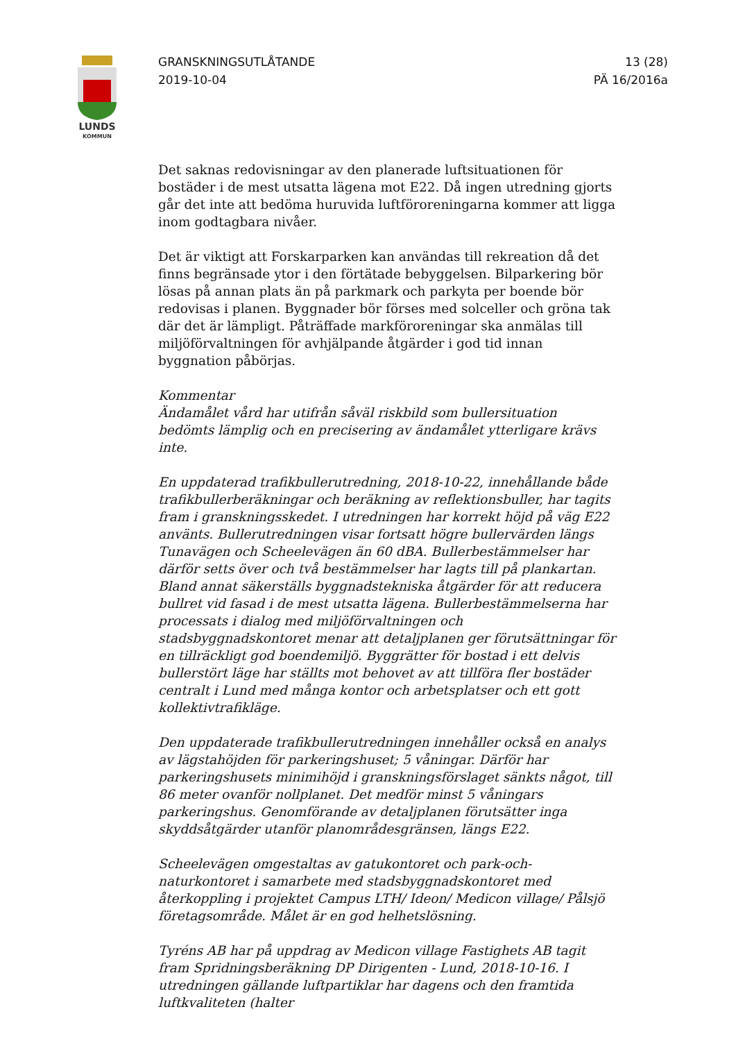LUNDS
KOMMUN
GRANSKNINGSUTLÅTANDE
2019-10-04
13 (28)
PÄ 16/2016a
Det saknas redovisningar av den planerade luftsituationen för bostäder i de mest utsatta lägena mot E22. Då ingen utredning gjorts går det inte att bedöma huruvida luftföroreningarna kommer att ligga inom godtagbara nivåer.
Det är viktigt att Forskarparken kan användas till rekreation då det finns begränsade ytor i den förtätade bebyggelsen. Bilparkering bör lösas på annan plats än på parkmark och parkyta per boende bör redovisas i planen. Byggnader bör förses med solceller och gröna tak där det är lämpligt. Påträffade markföroreningar ska anmälas till miljöförvaltningen för avhjälpande åtgärder i god tid innan byggnation påbörjas.
Kommentar
Ändamålet vård har utifrån såväl riskbild som bullersituation bedömts lämplig och en precisering av ändamålet ytterligare krävs inte.
En uppdaterad trafikbullerutredning, 2018-10-22, innehållande både trafikbullerberäkningar och beräkning av reflektionsbuller, har tagits fram i granskningsskedet. I utredningen har korrekt höjd på väg E22 använts. Bullerutredningen visar fortsatt högre bullervärden längs Tunavägen och Scheelevägen än 60 dBA. Bullerbestämmelser har därför setts över och två bestämmelser har lagts till på plankartan. Bland annat säkerställs byggnadstekniska åtgärder för att reducera bullret vid fasad i de mest utsatta lägena. Bullerbestämmelserna har processats i dialog med miljöförvaltningen och stadsbyggnadskontoret menar att detaljplanen ger förutsättningar för en tillräckligt god boendemiljö. Byggrätter för bostad i ett delvis bullerstört läge har ställts mot behovet av att tillföra fler bostäder centralt i Lund med många kontor och arbetsplatser och ett gott kollektivtrafikläge.
Den uppdaterade trafikbullerutredningen innehåller också en analys av lägstahöjden för parkeringshuset; 5 våningar. Därför har parkeringshusets minimihöjd i granskningsförslaget sänkts något, till 86 meter ovanför nollplanet. Det medför minst 5 våningars parkeringshus. Genomförande av detaljplanen förutsätter inga skyddsåtgärder utanför planområdesgränsen, längs E22.
Scheelevägen omgestaltas av gatukontoret och park-och-naturkontoret i samarbete med stadsbyggnadskontoret med återkoppling i projektet Campus LTH/ Ideon/ Medicon village/ Pålsjö företagsområde. Målet är en god helhetslösning.
Tyréns AB har på uppdrag av Medicon village Fastighets AB tagit fram Spridningsberäkning DP Dirigenten - Lund, 2018-10-16. I utredningen gällande luftpartiklar har dagens och den framtida luftkvaliteten (halter